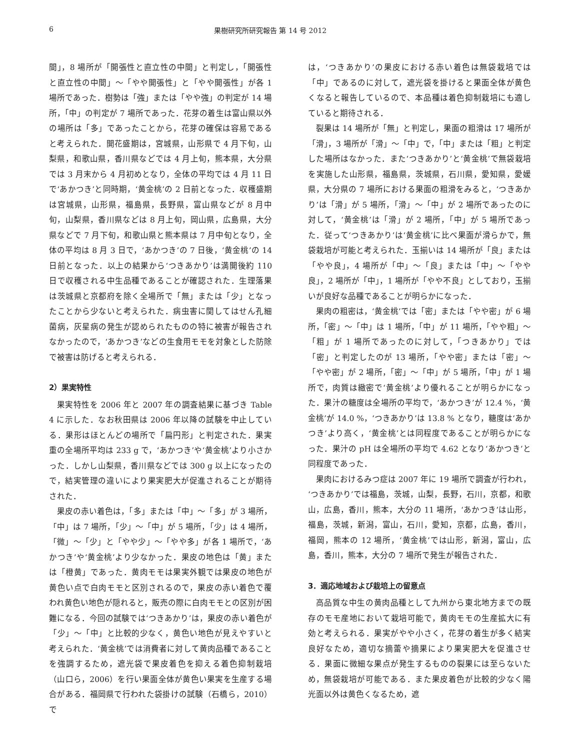6 果樹研究所研究報告 第 14 号 2012
間」，8 場所が「開張性と直立性の中間」と判定し，「開張性と直立性の中間」～「やや開張性」と「やや開張性」が各 1 場所であった．樹勢は「強」または「やや強」の判定が 14 場所，「中」の判定が 7 場所であった．花芽の着生は富山県以外の場所は「多」であったことから，花芽の確保は容易であると考えられた．開花盛期は，宮城県，山形県で 4 月下旬，山梨県，和歌山県，香川県などでは 4 月上旬，熊本県，大分県では 3 月末から 4 月初めとなり，全体の平均では 4 月 11 日で‘あかつき’と同時期，‘黄金桃’の 2 日前となった．収穫盛期は宮城県，山形県，福島県，長野県，富山県などが 8 月中旬，山梨県，香川県などは 8 月上旬，岡山県，広島県，大分県などで 7 月下旬，和歌山県と熊本県は 7 月中旬となり，全体の平均は 8 月 3 日で，‘あかつき’の 7 日後，‘黄金桃’の 14 日前となった．以上の結果から‘つきあかり’は満開後約 110 日で収穫される中生品種であることが確認された．生理落果は茨城県と京都府を除く全場所で「無」または「少」となったことから少ないと考えられた．病虫害に関してはせん孔細菌病，灰星病の発生が認められたものの特に被害が報告されなかったので，‘あかつき’などの生食用モモを対象とした防除で被害は防げると考えられる．
2）果実特性
果実特性を 2006 年と 2007 年の調査結果に基づき Table 4 に示した．なお秋田県は 2006 年以降の試験を中止している．果形はほとんどの場所で「扁円形」と判定された．果実重の全場所平均は 233 g で，‘あかつき’や‘黄金桃’より小さかった．しかし山梨県，香川県などでは 300 g 以上になったので，結実管理の違いにより果実肥大が促進されることが期待された．
果皮の赤い着色は，「多」または「中」～「多」が 3 場所，「中」は 7 場所，「少」～「中」が 5 場所，「少」は 4 場所，「微」～「少」と「やや少」～「やや多」が各 1 場所で，‘あかつき’や‘黄金桃’より少なかった．果皮の地色は「黄」または「橙黄」であった．黄肉モモは果実外観では果皮の地色が黄色い点で白肉モモと区別されるので，果皮の赤い着色で覆われ黄色い地色が隠れると，販売の際に白肉モモとの区別が困難になる．今回の試験では‘つきあかり’は，果皮の赤い着色が「少」～「中」と比較的少なく，黄色い地色が見えやすいと考えられた．‘黄金桃’では消費者に対して黄肉品種であることを強調するため，遮光袋で果皮着色を抑える着色抑制栽培（山口ら，2006）を行い果面全体が黄色い果実を生産する場合がある．福岡県で行われた袋掛けの試験（石橋ら，2010）で
は，‘つきあかり’の果皮における赤い着色は無袋栽培では「中」であるのに対して，遮光袋を掛けると果面全体が黄色くなると報告しているので、本品種は着色抑制栽培にも適していると期待される．
裂果は 14 場所が「無」と判定し，果面の粗滑は 17 場所が「滑」，3 場所が「滑」～「中」で，「中」または「粗」と判定した場所はなかった．また‘つきあかり’と‘黄金桃’で無袋栽培を実施した山形県，福島県，茨城県，石川県，愛知県，愛媛県，大分県の 7 場所における果面の粗滑をみると，‘つきあかり’は「滑」が 5 場所，「滑」～「中」が 2 場所であったのに対して，‘黄金桃’は「滑」が 2 場所，「中」が 5 場所であった．従って‘つきあかり’は‘黄金桃’に比べ果面が滑らかで，無袋栽培が可能と考えられた．玉揃いは 14 場所が「良」または「やや良」，4 場所が「中」～「良」または「中」～「やや良」，2 場所が「中」，1 場所が「やや不良」としており，玉揃いが良好な品種であることが明らかになった．
果肉の粗密は，‘黄金桃’では「密」または「やや密」が 6 場所，「密」～「中」は 1 場所，「中」が 11 場所，「やや粗」～「粗」が 1 場所であったのに対して，「つきあかり」では「密」と判定したのが 13 場所，「やや密」または「密」～「やや密」が 2 場所，「密」～「中」が 5 場所，「中」が 1 場所で，肉質は緻密で‘黄金桃’より優れることが明らかになった．果汁の糖度は全場所の平均で，‘あかつき’が 12.4 %，‘黄金桃’が 14.0 %，‘つきあかり’は 13.8 % となり，糖度は‘あかつき’より高く，‘黄金桃’とは同程度であることが明らかになった．果汁の pH は全場所の平均で 4.62 となり‘あかつき’と同程度であった．
果肉におけるみつ症は 2007 年に 19 場所で調査が行われ，‘つきあかり’では福島，茨城，山梨，長野，石川，京都，和歌山，広島，香川，熊本，大分の 11 場所，‘あかつき’は山形，福島，茨城，新潟，富山，石川，愛知，京都，広島，香川，福岡，熊本の 12 場所，‘黄金桃’では山形，新潟，富山，広島，香川，熊本，大分の 7 場所で発生が報告された．
3．適応地域および栽培上の留意点
高品質な中生の黄肉品種として九州から東北地方までの既存のモモ産地において栽培可能で，黄肉モモの生産拡大に有効と考えられる．果実がやや小さく，花芽の着生が多く結実良好なため，適切な摘蕾や摘果により果実肥大を促進させる．果面に微細な果点が発生するものの裂果には至らないため，無袋栽培が可能である．また果皮着色が比較的少なく陽光面以外は黄色くなるため，遮